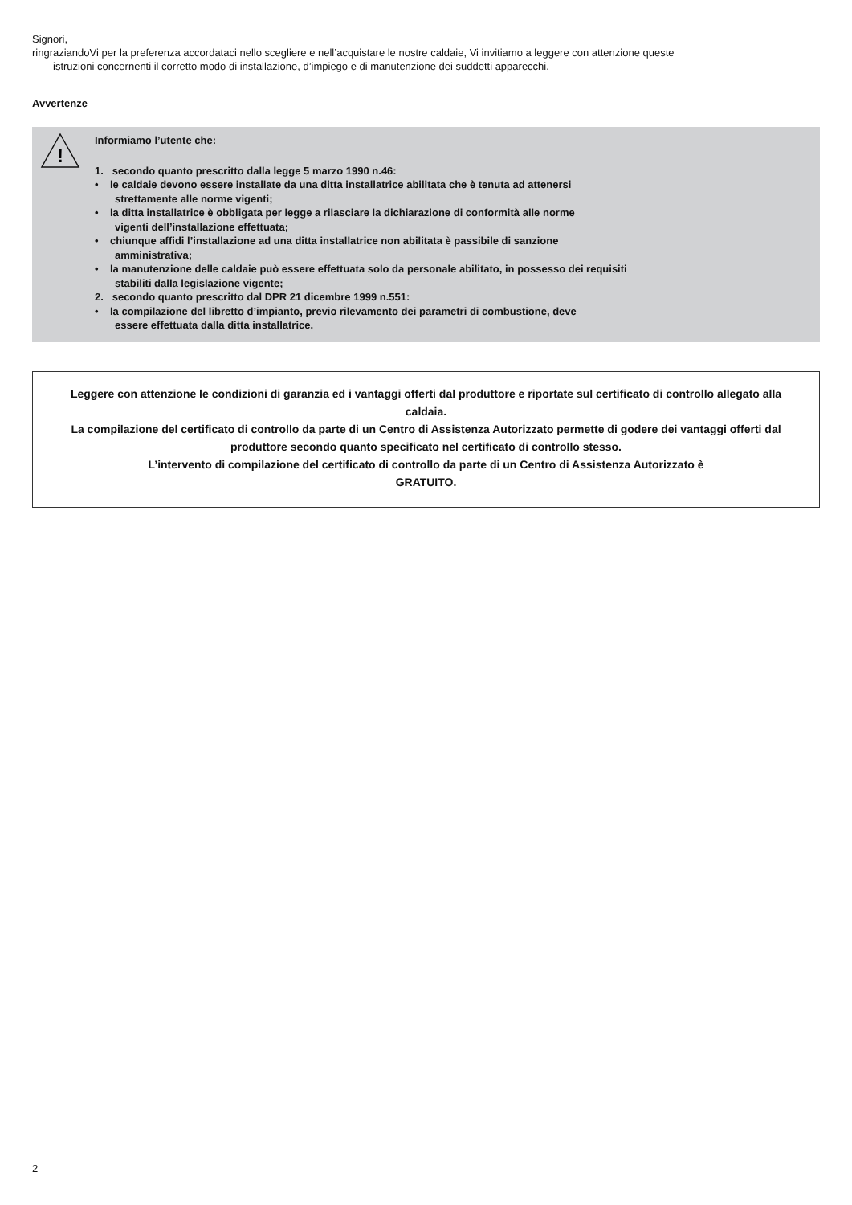Signori,
ringraziandoVi per la preferenza accordataci nello scegliere e nell’acquistare le nostre caldaie, Vi invitiamo a leggere con attenzione queste
istruzioni concernenti il corretto modo di installazione, d’impiego e di manutenzione dei suddetti apparecchi.
Avvertenze
!
Informiamo l’utente che:
1. secondo quanto prescritto dalla legge 5 marzo 1990 n.46:
• le caldaie devono essere installate da una ditta installatrice abilitata che è tenuta ad attenersi
strettamente alle norme vigenti;
• la ditta installatrice è obbligata per legge a rilasciare la dichiarazione di conformità alle norme
vigenti dell’installazione effettuata;
• chiunque affidi l’installazione ad una ditta installatrice non abilitata è passibile di sanzione
amministrativa;
• la manutenzione delle caldaie può essere effettuata solo da personale abilitato, in possesso dei requisiti
stabiliti dalla legislazione vigente;
2. secondo quanto prescritto dal DPR 21 dicembre 1999 n.551:
• la compilazione del libretto d’impianto, previo rilevamento dei parametri di combustione, deve
essere effettuata dalla ditta installatrice.
Leggere con attenzione le condizioni di garanzia ed i vantaggi offerti dal produttore e riportate sul certificato di controllo allegato alla caldaia.
La compilazione del certificato di controllo da parte di un Centro di Assistenza Autorizzato permette di godere dei vantaggi offerti dal produttore secondo quanto specificato nel certificato di controllo stesso.
L’intervento di compilazione del certificato di controllo da parte di un Centro di Assistenza Autorizzato è
GRATUITO.
2